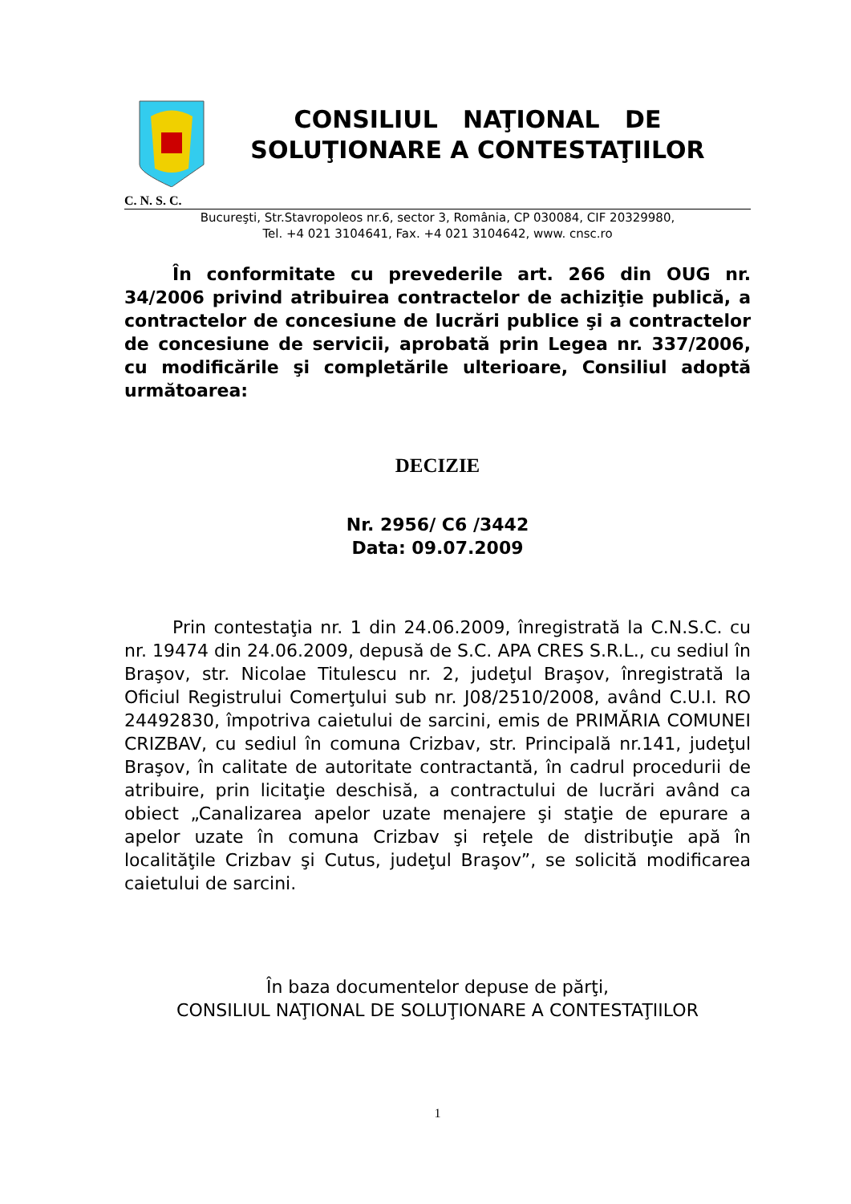CONSILIUL NAŢIONAL DE
SOLUŢIONARE A CONTESTAŢIILOR
C. N. S. C.
Bucureşti, Str.Stavropoleos nr.6, sector 3, România, CP 030084, CIF 20329980,
Tel. +4 021 3104641, Fax. +4 021 3104642, www. cnsc.ro
În conformitate cu prevederile art. 266 din OUG nr. 34/2006 privind atribuirea contractelor de achiziţie publică, a contractelor de concesiune de lucrări publice şi a contractelor de concesiune de servicii, aprobată prin Legea nr. 337/2006, cu modificările şi completările ulterioare, Consiliul adoptă următoarea:
DECIZIE
Nr. 2956/ C6 /3442
Data: 09.07.2009
Prin contestaţia nr. 1 din 24.06.2009, înregistrată la C.N.S.C. cu nr. 19474 din 24.06.2009, depusă de S.C. APA CRES S.R.L., cu sediul în Braşov, str. Nicolae Titulescu nr. 2, judeţul Braşov, înregistrată la Oficiul Registrului Comerţului sub nr. J08/2510/2008, având C.U.I. RO 24492830, împotriva caietului de sarcini, emis de PRIMĂRIA COMUNEI CRIZBAV, cu sediul în comuna Crizbav, str. Principală nr.141, judeţul Braşov, în calitate de autoritate contractantă, în cadrul procedurii de atribuire, prin licitaţie deschisă, a contractului de lucrări având ca obiect „Canalizarea apelor uzate menajere şi staţie de epurare a apelor uzate în comuna Crizbav şi reţele de distribuţie apă în localităţile Crizbav şi Cutus, judeţul Braşov”, se solicită modificarea caietului de sarcini.
În baza documentelor depuse de părţi,
CONSILIUL NAŢIONAL DE SOLUŢIONARE A CONTESTAŢIILOR
1